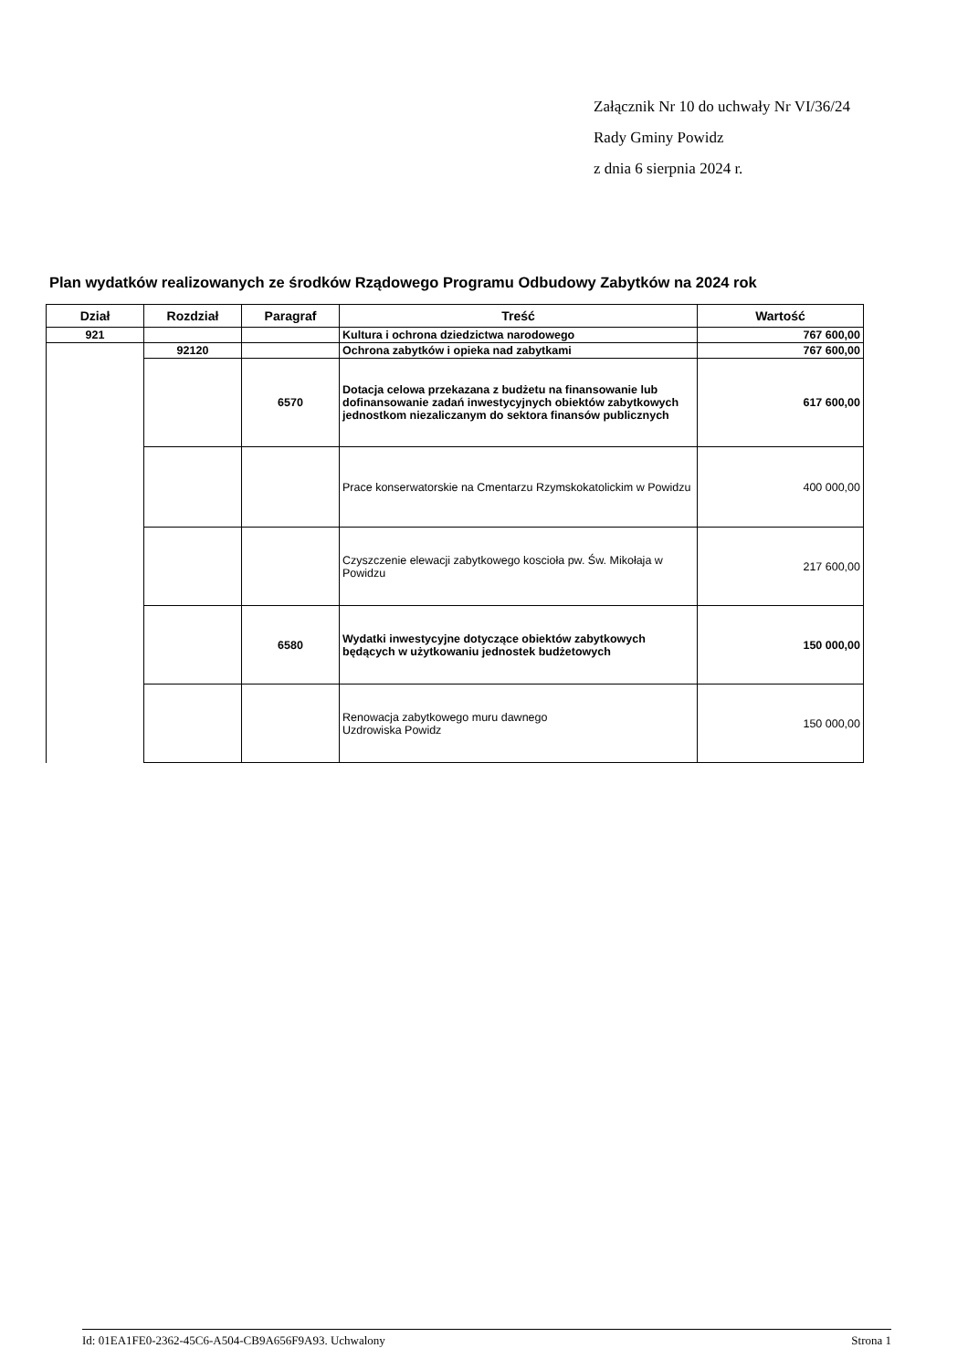Załącznik Nr 10 do uchwały Nr VI/36/24
Rady Gminy Powidz
z dnia 6 sierpnia 2024 r.
Plan wydatków realizowanych ze środków Rządowego Programu Odbudowy Zabytków na 2024 rok
| Dział | Rozdział | Paragraf | Treść | Wartość |
| --- | --- | --- | --- | --- |
| 921 | | | Kultura i ochrona dziedzictwa narodowego | 767 600,00 |
| | 92120 | | Ochrona zabytków i opieka nad zabytkami | 767 600,00 |
| | | 6570 | Dotacja celowa przekazana z budżetu na finansowanie lub dofinansowanie zadań inwestycyjnych obiektów zabytkowych jednostkom niezaliczanym do sektora finansów publicznych | 617 600,00 |
| | | | Prace konserwatorskie na Cmentarzu Rzymskokatolickim w Powidzu | 400 000,00 |
| | | | Czyszczenie elewacji zabytkowego koscioła pw. Św. Mikołaja w Powidzu | 217 600,00 |
| | | 6580 | Wydatki inwestycyjne dotyczące obiektów zabytkowych będących w użytkowaniu jednostek budżetowych | 150 000,00 |
| | | | Renowacja zabytkowego muru dawnego Uzdrowiska Powidz | 150 000,00 |
Id: 01EA1FE0-2362-45C6-A504-CB9A656F9A93. Uchwalony Strona 1